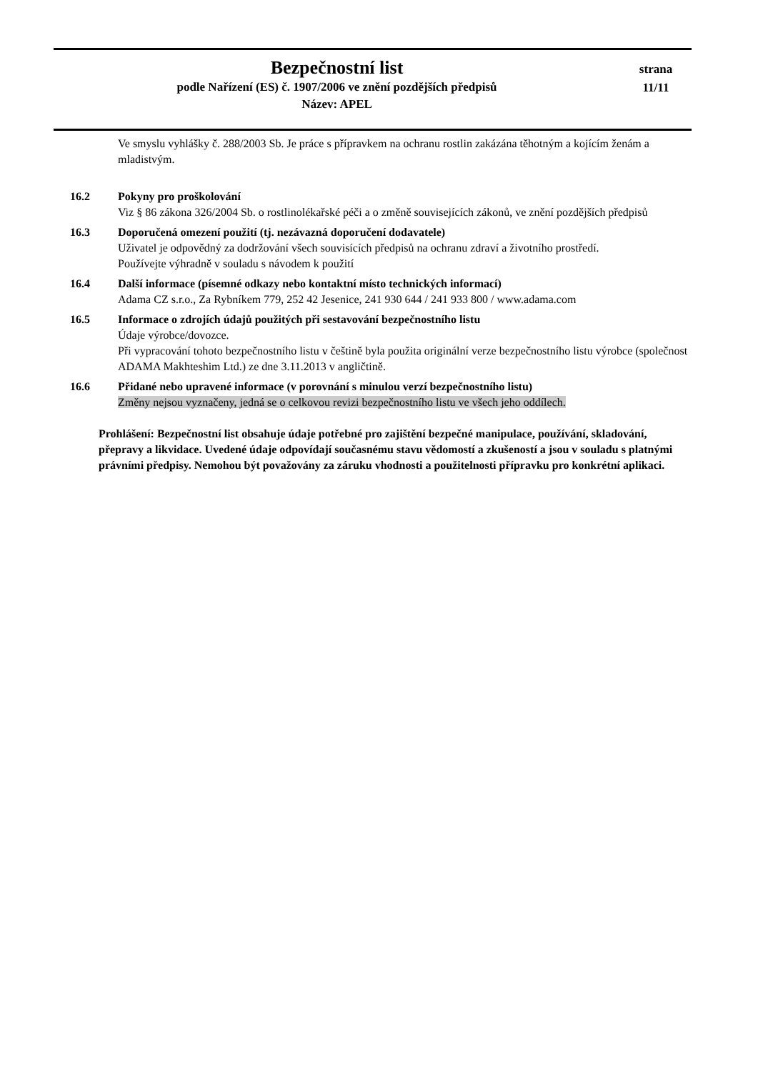Bezpečnostní list
podle Nařízení (ES) č. 1907/2006 ve znění pozdějších předpisů
Název: APEL
strana
11/11
Ve smyslu vyhlášky č. 288/2003 Sb. Je práce s přípravkem na ochranu rostlin zakázána těhotným a kojícím ženám a mladistvým.
16.2 Pokyny pro proškolování
Viz § 86 zákona 326/2004 Sb. o rostlinolékařské péči a o změně souvisejících zákonů, ve znění pozdějších předpisů
16.3 Doporučená omezení použití (tj. nezávazná doporučení dodavatele)
Uživatel je odpovědný za dodržování všech souvisících předpisů na ochranu zdraví a životního prostředí.
Používejte výhradně v souladu s návodem k použití
16.4 Další informace (písemné odkazy nebo kontaktní místo technických informací)
Adama CZ s.r.o., Za Rybníkem 779, 252 42 Jesenice, 241 930 644 / 241 933 800 / www.adama.com
16.5 Informace o zdrojích údajů použitých při sestavování bezpečnostního listu
Údaje výrobce/dovozce.
Při vypracování tohoto bezpečnostního listu v češtině byla použita originální verze bezpečnostního listu výrobce (společnost ADAMA Makhteshim Ltd.) ze dne 3.11.2013 v angličtině.
16.6 Přidané nebo upravené informace (v porovnání s minulou verzí bezpečnostního listu)
Změny nejsou vyznačeny, jedná se o celkovou revizi bezpečnostního listu ve všech jeho oddílech.
Prohlášení: Bezpečnostní list obsahuje údaje potřebné pro zajištění bezpečné manipulace, používání, skladování, přepravy a likvidace. Uvedené údaje odpovídají současnému stavu vědomostí a zkušeností a jsou v souladu s platnými právními předpisy. Nemohou být považovány za záruku vhodnosti a použitelnosti přípravku pro konkrétní aplikaci.